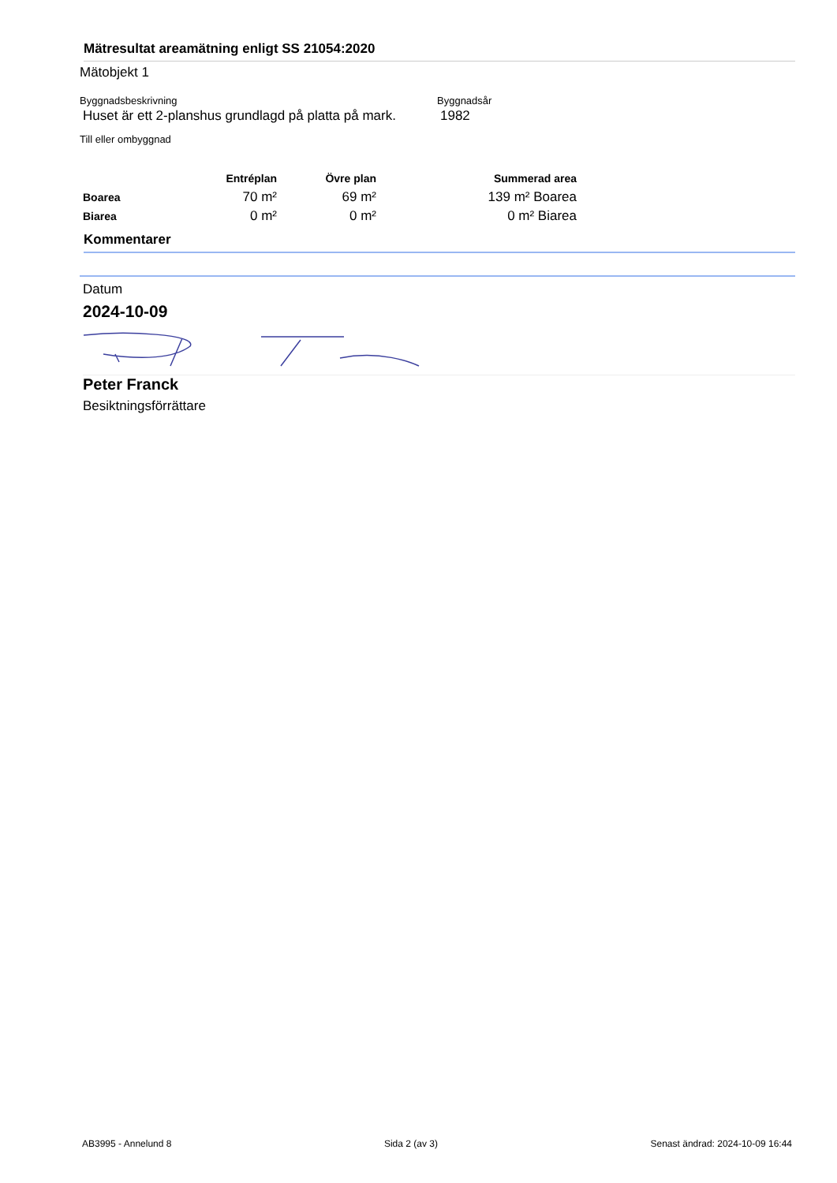Mätresultat areamätning enligt SS 21054:2020
Mätobjekt 1
Byggnadsbeskrivning
Huset är ett 2-planshus grundlagd på platta på mark.
Byggnadsår
1982
Till eller ombyggnad
| | Entréplan | Övre plan | Summerad area |
| --- | --- | --- | --- |
| Boarea | 70 m² | 69 m² | 139 m² Boarea |
| Biarea | 0 m² | 0 m² | 0 m² Biarea |
Kommentarer
Datum
2024-10-09
Peter Franck
Besiktningsförrättare
AB3995 - Annelund 8 Sida 2 (av 3) Senast ändrad: 2024-10-09 16:44